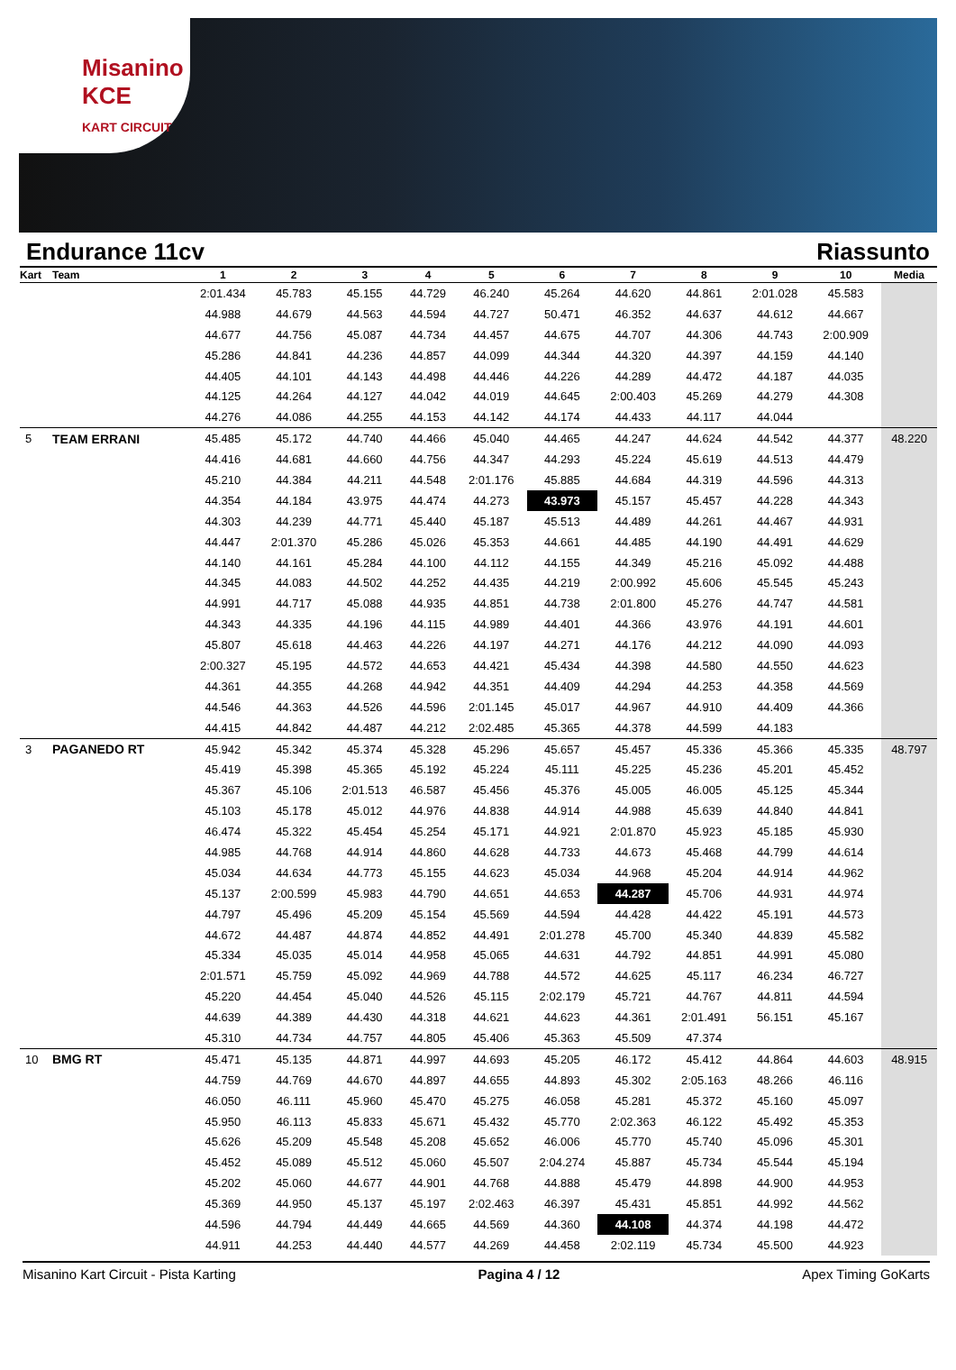Misanino
KCE
KART CIRCUIT
Endurance 11cv Riassunto
| Kart | Team | 1 | 2 | 3 | 4 | 5 | 6 | 7 | 8 | 9 | 10 | Media |
| --- | --- | --- | --- | --- | --- | --- | --- | --- | --- | --- | --- | --- |
| | | 2:01.434 | 45.783 | 45.155 | 44.729 | 46.240 | 45.264 | 44.620 | 44.861 | 2:01.028 | 45.583 | |
| | | 44.988 | 44.679 | 44.563 | 44.594 | 44.727 | 50.471 | 46.352 | 44.637 | 44.612 | 44.667 | |
| | | 44.677 | 44.756 | 45.087 | 44.734 | 44.457 | 44.675 | 44.707 | 44.306 | 44.743 | 2:00.909 | |
| | | 45.286 | 44.841 | 44.236 | 44.857 | 44.099 | 44.344 | 44.320 | 44.397 | 44.159 | 44.140 | |
| | | 44.405 | 44.101 | 44.143 | 44.498 | 44.446 | 44.226 | 44.289 | 44.472 | 44.187 | 44.035 | |
| | | 44.125 | 44.264 | 44.127 | 44.042 | 44.019 | 44.645 | 2:00.403 | 45.269 | 44.279 | 44.308 | |
| | | 44.276 | 44.086 | 44.255 | 44.153 | 44.142 | 44.174 | 44.433 | 44.117 | 44.044 | | |
| 5 | TEAM ERRANI | 45.485 | 45.172 | 44.740 | 44.466 | 45.040 | 44.465 | 44.247 | 44.624 | 44.542 | 44.377 | 48.220 |
| | | 44.416 | 44.681 | 44.660 | 44.756 | 44.347 | 44.293 | 45.224 | 45.619 | 44.513 | 44.479 | |
| | | 45.210 | 44.384 | 44.211 | 44.548 | 2:01.176 | 45.885 | 44.684 | 44.319 | 44.596 | 44.313 | |
| | | 44.354 | 44.184 | 43.975 | 44.474 | 44.273 | 43.973 | 45.157 | 45.457 | 44.228 | 44.343 | |
| | | 44.303 | 44.239 | 44.771 | 45.440 | 45.187 | 45.513 | 44.489 | 44.261 | 44.467 | 44.931 | |
| | | 44.447 | 2:01.370 | 45.286 | 45.026 | 45.353 | 44.661 | 44.485 | 44.190 | 44.491 | 44.629 | |
| | | 44.140 | 44.161 | 45.284 | 44.100 | 44.112 | 44.155 | 44.349 | 45.216 | 45.092 | 44.488 | |
| | | 44.345 | 44.083 | 44.502 | 44.252 | 44.435 | 44.219 | 2:00.992 | 45.606 | 45.545 | 45.243 | |
| | | 44.991 | 44.717 | 45.088 | 44.935 | 44.851 | 44.738 | 2:01.800 | 45.276 | 44.747 | 44.581 | |
| | | 44.343 | 44.335 | 44.196 | 44.115 | 44.989 | 44.401 | 44.366 | 43.976 | 44.191 | 44.601 | |
| | | 45.807 | 45.618 | 44.463 | 44.226 | 44.197 | 44.271 | 44.176 | 44.212 | 44.090 | 44.093 | |
| | | 2:00.327 | 45.195 | 44.572 | 44.653 | 44.421 | 45.434 | 44.398 | 44.580 | 44.550 | 44.623 | |
| | | 44.361 | 44.355 | 44.268 | 44.942 | 44.351 | 44.409 | 44.294 | 44.253 | 44.358 | 44.569 | |
| | | 44.546 | 44.363 | 44.526 | 44.596 | 2:01.145 | 45.017 | 44.967 | 44.910 | 44.409 | 44.366 | |
| | | 44.415 | 44.842 | 44.487 | 44.212 | 2:02.485 | 45.365 | 44.378 | 44.599 | 44.183 | | |
| 3 | PAGANEDO RT | 45.942 | 45.342 | 45.374 | 45.328 | 45.296 | 45.657 | 45.457 | 45.336 | 45.366 | 45.335 | 48.797 |
| | | 45.419 | 45.398 | 45.365 | 45.192 | 45.224 | 45.111 | 45.225 | 45.236 | 45.201 | 45.452 | |
| | | 45.367 | 45.106 | 2:01.513 | 46.587 | 45.456 | 45.376 | 45.005 | 46.005 | 45.125 | 45.344 | |
| | | 45.103 | 45.178 | 45.012 | 44.976 | 44.838 | 44.914 | 44.988 | 45.639 | 44.840 | 44.841 | |
| | | 46.474 | 45.322 | 45.454 | 45.254 | 45.171 | 44.921 | 2:01.870 | 45.923 | 45.185 | 45.930 | |
| | | 44.985 | 44.768 | 44.914 | 44.860 | 44.628 | 44.733 | 44.673 | 45.468 | 44.799 | 44.614 | |
| | | 45.034 | 44.634 | 44.773 | 45.155 | 44.623 | 45.034 | 44.968 | 45.204 | 44.914 | 44.962 | |
| | | 45.137 | 2:00.599 | 45.983 | 44.790 | 44.651 | 44.653 | 44.287 | 45.706 | 44.931 | 44.974 | |
| | | 44.797 | 45.496 | 45.209 | 45.154 | 45.569 | 44.594 | 44.428 | 44.422 | 45.191 | 44.573 | |
| | | 44.672 | 44.487 | 44.874 | 44.852 | 44.491 | 2:01.278 | 45.700 | 45.340 | 44.839 | 45.582 | |
| | | 45.334 | 45.035 | 45.014 | 44.958 | 45.065 | 44.631 | 44.792 | 44.851 | 44.991 | 45.080 | |
| | | 2:01.571 | 45.759 | 45.092 | 44.969 | 44.788 | 44.572 | 44.625 | 45.117 | 46.234 | 46.727 | |
| | | 45.220 | 44.454 | 45.040 | 44.526 | 45.115 | 2:02.179 | 45.721 | 44.767 | 44.811 | 44.594 | |
| | | 44.639 | 44.389 | 44.430 | 44.318 | 44.621 | 44.623 | 44.361 | 2:01.491 | 56.151 | 45.167 | |
| | | 45.310 | 44.734 | 44.757 | 44.805 | 45.406 | 45.363 | 45.509 | 47.374 | | | |
| 10 | BMG RT | 45.471 | 45.135 | 44.871 | 44.997 | 44.693 | 45.205 | 46.172 | 45.412 | 44.864 | 44.603 | 48.915 |
| | | 44.759 | 44.769 | 44.670 | 44.897 | 44.655 | 44.893 | 45.302 | 2:05.163 | 48.266 | 46.116 | |
| | | 46.050 | 46.111 | 45.960 | 45.470 | 45.275 | 46.058 | 45.281 | 45.372 | 45.160 | 45.097 | |
| | | 45.950 | 46.113 | 45.833 | 45.671 | 45.432 | 45.770 | 2:02.363 | 46.122 | 45.492 | 45.353 | |
| | | 45.626 | 45.209 | 45.548 | 45.208 | 45.652 | 46.006 | 45.770 | 45.740 | 45.096 | 45.301 | |
| | | 45.452 | 45.089 | 45.512 | 45.060 | 45.507 | 2:04.274 | 45.887 | 45.734 | 45.544 | 45.194 | |
| | | 45.202 | 45.060 | 44.677 | 44.901 | 44.768 | 44.888 | 45.479 | 44.898 | 44.900 | 44.953 | |
| | | 45.369 | 44.950 | 45.137 | 45.197 | 2:02.463 | 46.397 | 45.431 | 45.851 | 44.992 | 44.562 | |
| | | 44.596 | 44.794 | 44.449 | 44.665 | 44.569 | 44.360 | 44.108 | 44.374 | 44.198 | 44.472 | |
| | | 44.911 | 44.253 | 44.440 | 44.577 | 44.269 | 44.458 | 2:02.119 | 45.734 | 45.500 | 44.923 | |
Misanino Kart Circuit - Pista Karting Pagina 4 / 12 Apex Timing GoKarts